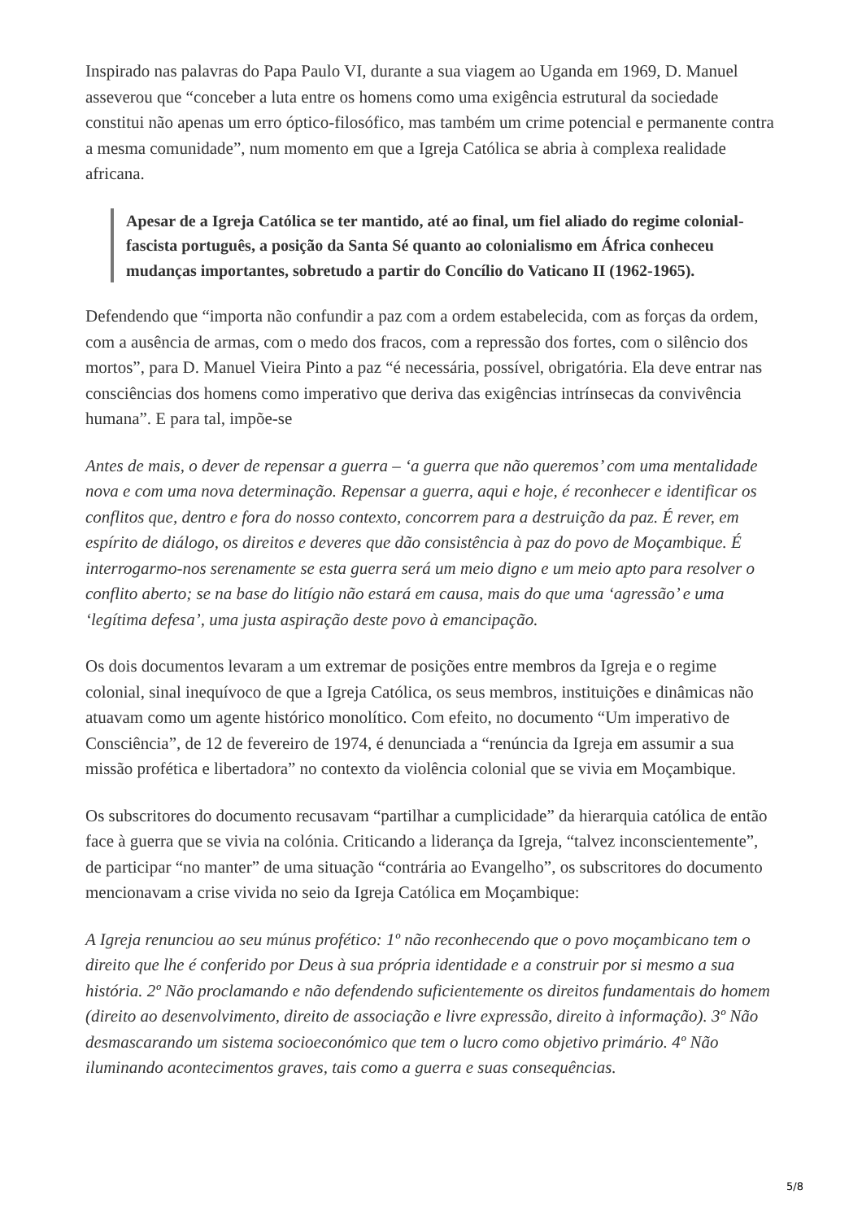Inspirado nas palavras do Papa Paulo VI, durante a sua viagem ao Uganda em 1969, D. Manuel asseverou que “conceber a luta entre os homens como uma exigência estrutural da sociedade constitui não apenas um erro óptico-filosófico, mas também um crime potencial e permanente contra a mesma comunidade”, num momento em que a Igreja Católica se abria à complexa realidade africana.
Apesar de a Igreja Católica se ter mantido, até ao final, um fiel aliado do regime colonial-fascista português, a posição da Santa Sé quanto ao colonialismo em África conheceu mudanças importantes, sobretudo a partir do Concílio do Vaticano II (1962-1965).
Defendendo que “importa não confundir a paz com a ordem estabelecida, com as forças da ordem, com a ausência de armas, com o medo dos fracos, com a repressão dos fortes, com o silêncio dos mortos”, para D. Manuel Vieira Pinto a paz “é necessária, possível, obrigatória. Ela deve entrar nas consciências dos homens como imperativo que deriva das exigências intrínsecas da convivência humana”. E para tal, impõe-se
Antes de mais, o dever de repensar a guerra – ‘a guerra que não queremos’ com uma mentalidade nova e com uma nova determinação. Repensar a guerra, aqui e hoje, é reconhecer e identificar os conflitos que, dentro e fora do nosso contexto, concorrem para a destruição da paz. É rever, em espírito de diálogo, os direitos e deveres que dão consistência à paz do povo de Moçambique. É interrogarmo-nos serenamente se esta guerra será um meio digno e um meio apto para resolver o conflito aberto; se na base do litígio não estará em causa, mais do que uma ‘agressão’ e uma ‘legítima defesa’, uma justa aspiração deste povo à emancipação.
Os dois documentos levaram a um extremar de posições entre membros da Igreja e o regime colonial, sinal inequívoco de que a Igreja Católica, os seus membros, instituições e dinâmicas não atuavam como um agente histórico monolítico. Com efeito, no documento “Um imperativo de Consciência”, de 12 de fevereiro de 1974, é denunciada a “renúncia da Igreja em assumir a sua missão profética e libertadora” no contexto da violência colonial que se vivia em Moçambique.
Os subscritores do documento recusavam “partilhar a cumplicidade” da hierarquia católica de então face à guerra que se vivia na colónia. Criticando a liderança da Igreja, “talvez inconscientemente”, de participar “no manter” de uma situação “contrária ao Evangelho”, os subscritores do documento mencionavam a crise vivida no seio da Igreja Católica em Moçambique:
A Igreja renunciou ao seu múnus profético: 1º não reconhecendo que o povo moçambicano tem o direito que lhe é conferido por Deus à sua própria identidade e a construir por si mesmo a sua história. 2º Não proclamando e não defendendo suficientemente os direitos fundamentais do homem (direito ao desenvolvimento, direito de associação e livre expressão, direito à informação). 3º Não desmascarando um sistema socioeconómico que tem o lucro como objetivo primário. 4º Não iluminando acontecimentos graves, tais como a guerra e suas consequências.
5/8